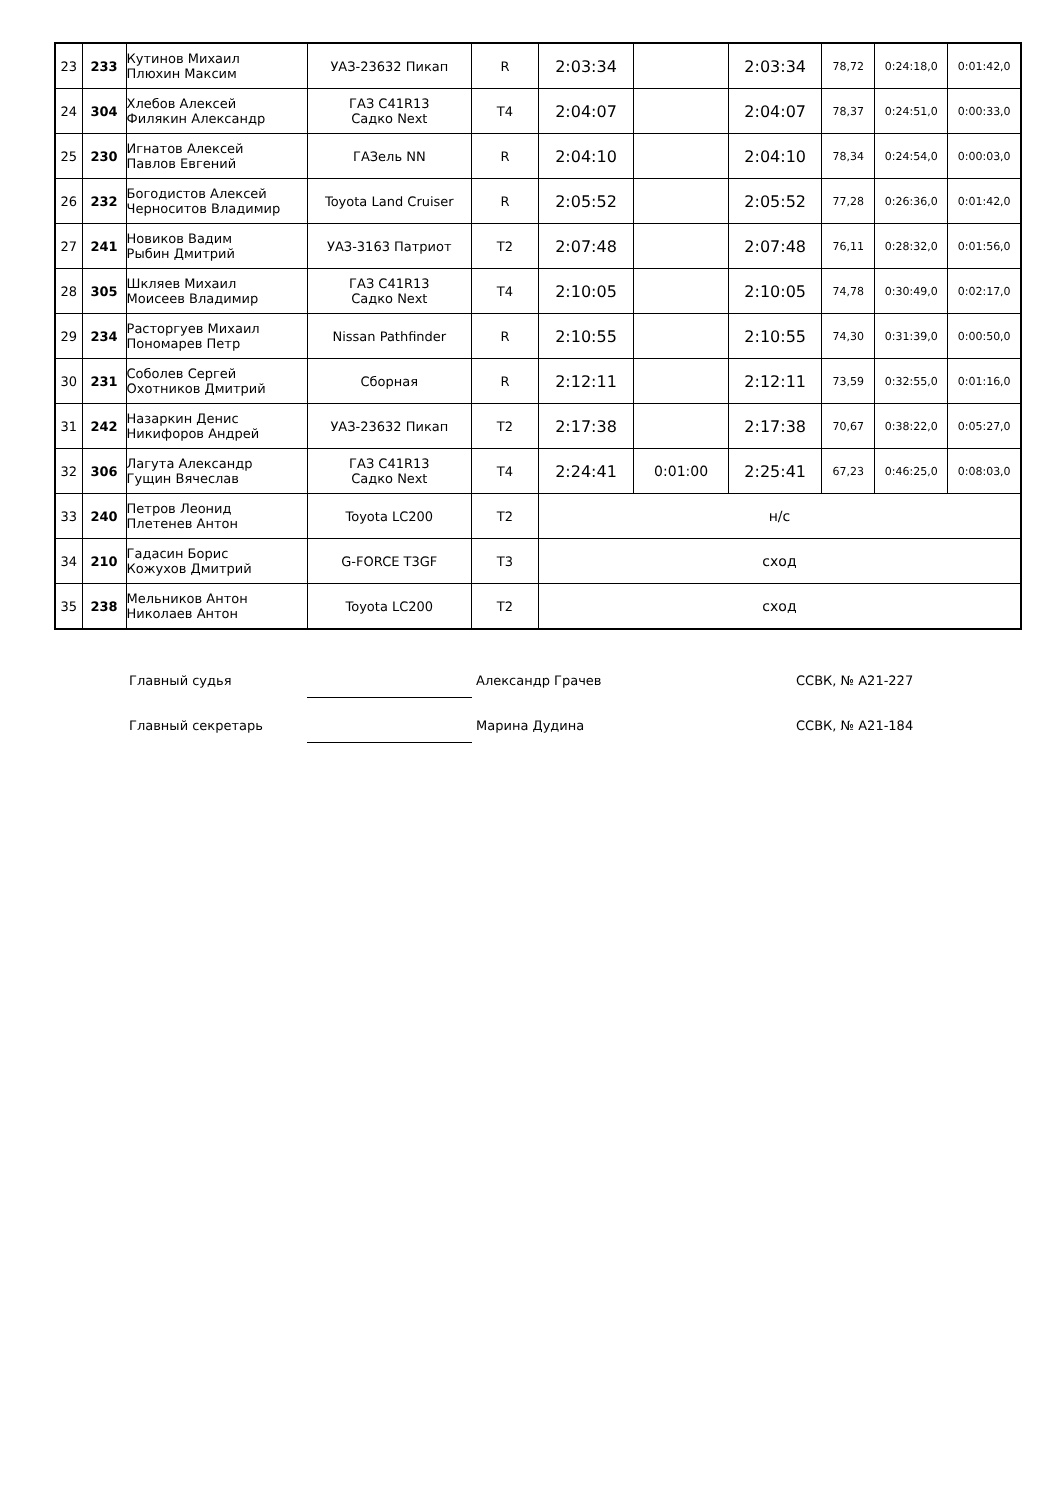| 23 | 233 | Кутинов Михаил Плюхин Максим | УАЗ-23632 Пикап | R | 2:03:34 | | 2:03:34 | 78,72 | 0:24:18,0 | 0:01:42,0 |
| 24 | 304 | Хлебов Алексей Филякин Александр | ГАЗ C41R13 Садко Next | T4 | 2:04:07 | | 2:04:07 | 78,37 | 0:24:51,0 | 0:00:33,0 |
| 25 | 230 | Игнатов Алексей Павлов Евгений | ГАЗель NN | R | 2:04:10 | | 2:04:10 | 78,34 | 0:24:54,0 | 0:00:03,0 |
| 26 | 232 | Богодистов Алексей Черноситов Владимир | Toyota Land Cruiser | R | 2:05:52 | | 2:05:52 | 77,28 | 0:26:36,0 | 0:01:42,0 |
| 27 | 241 | Новиков Вадим Рыбин Дмитрий | УАЗ-3163 Патриот | T2 | 2:07:48 | | 2:07:48 | 76,11 | 0:28:32,0 | 0:01:56,0 |
| 28 | 305 | Шкляев Михаил Моисеев Владимир | ГАЗ C41R13 Садко Next | T4 | 2:10:05 | | 2:10:05 | 74,78 | 0:30:49,0 | 0:02:17,0 |
| 29 | 234 | Расторгуев Михаил Пономарев Петр | Nissan Pathfinder | R | 2:10:55 | | 2:10:55 | 74,30 | 0:31:39,0 | 0:00:50,0 |
| 30 | 231 | Соболев Сергей Охотников Дмитрий | Сборная | R | 2:12:11 | | 2:12:11 | 73,59 | 0:32:55,0 | 0:01:16,0 |
| 31 | 242 | Назаркин Денис Никифоров Андрей | УАЗ-23632 Пикап | T2 | 2:17:38 | | 2:17:38 | 70,67 | 0:38:22,0 | 0:05:27,0 |
| 32 | 306 | Лагута Александр Гущин Вячеслав | ГАЗ C41R13 Садко Next | T4 | 2:24:41 | 0:01:00 | 2:25:41 | 67,23 | 0:46:25,0 | 0:08:03,0 |
| 33 | 240 | Петров Леонид Плетенев Антон | Toyota LC200 | T2 | н/с | | | | | |
| 34 | 210 | Гадасин Борис Кожухов Дмитрий | G-FORCE T3GF | T3 | сход | | | | | |
| 35 | 238 | Мельников Антон Николаев Антон | Toyota LC200 | T2 | сход | | | | | |
Главный судья Александр Грачев ССВК, № А21-227
Главный секретарь Марина Дудина ССВК, № А21-184